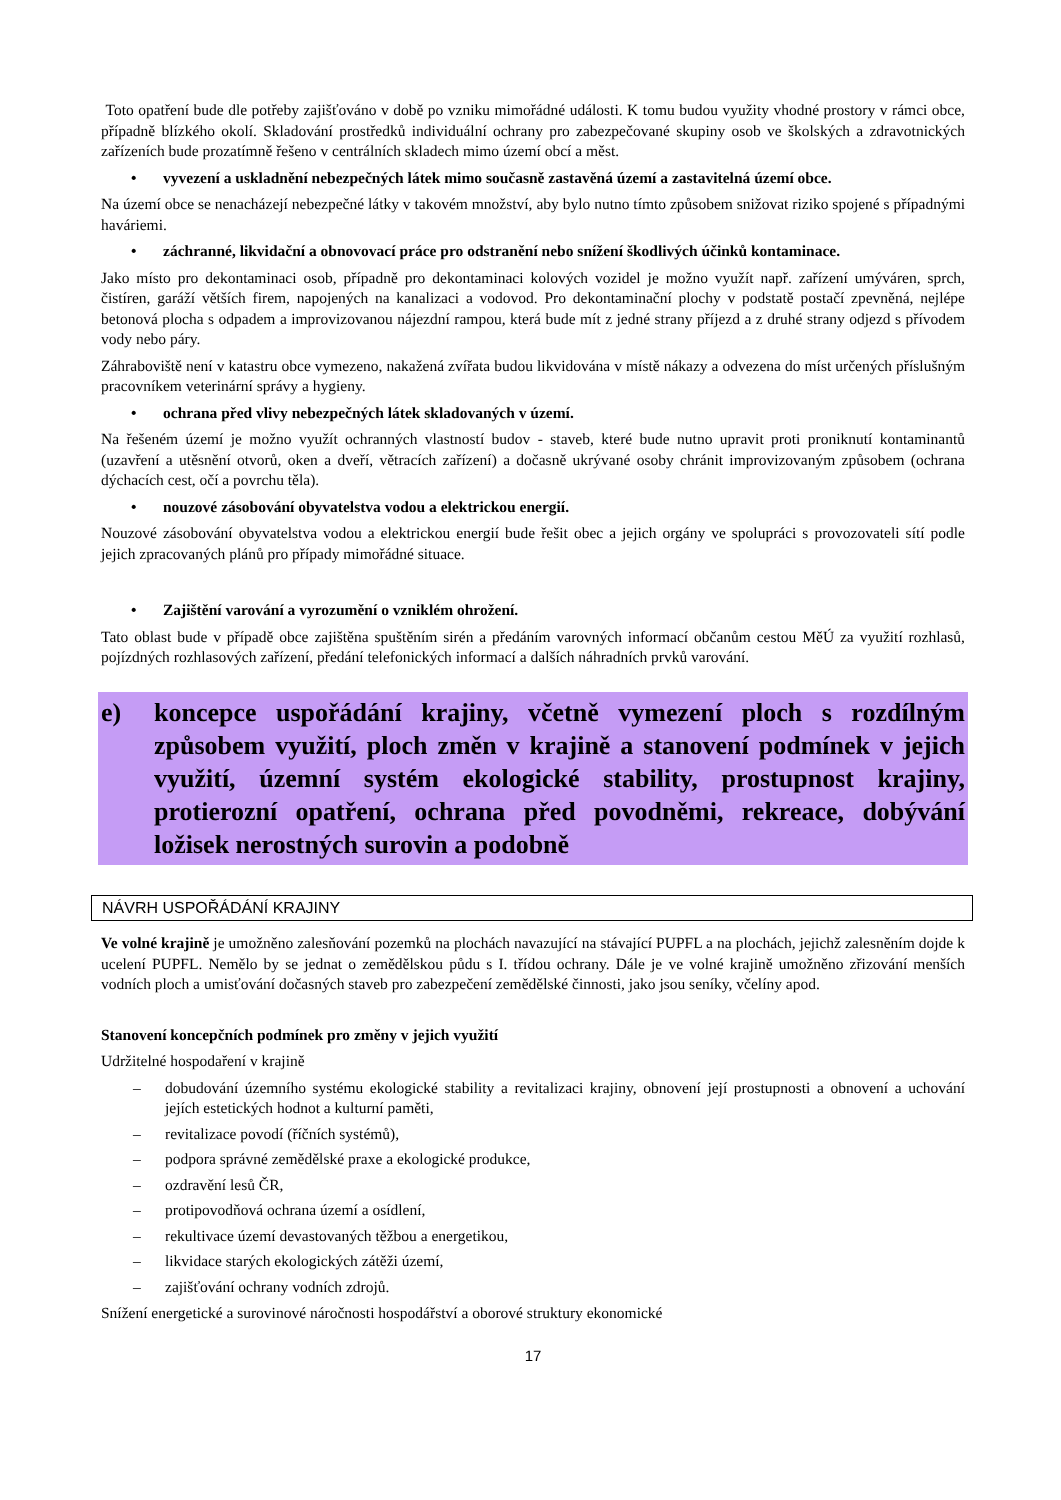Toto opatření bude dle potřeby zajišťováno v době po vzniku mimořádné události. K tomu budou využity vhodné prostory v rámci obce, případně blízkého okolí. Skladování prostředků individuální ochrany pro zabezpečované skupiny osob ve školských a zdravotnických zařízeních bude prozatímně řešeno v centrálních skladech mimo území obcí a měst.
• vyvezení a uskladnění nebezpečných látek mimo současně zastavěná území a zastavitelná území obce.
Na území obce se nenacházejí nebezpečné látky v takovém množství, aby bylo nutno tímto způsobem snižovat riziko spojené s případnými haváriemi.
• záchranné, likvidační a obnovovací práce pro odstranění nebo snížení škodlivých účinků kontaminace.
Jako místo pro dekontaminaci osob, případně pro dekontaminaci kolových vozidel je možno využít např. zařízení umýváren, sprch, čistíren, garáží větších firem, napojených na kanalizaci a vodovod. Pro dekontaminační plochy v podstatě postačí zpevněná, nejlépe betonová plocha s odpadem a improvizovanou nájezdní rampou, která bude mít z jedné strany příjezd a z druhé strany odjezd s přívodem vody nebo páry.
Záhraboviště není v katastru obce vymezeno, nakažená zvířata budou likvidována v místě nákazy a odvezena do míst určených příslušným pracovníkem veterinární správy a hygieny.
• ochrana před vlivy nebezpečných látek skladovaných v území.
Na řešeném území je možno využít ochranných vlastností budov - staveb, které bude nutno upravit proti proniknutí kontaminantů (uzavření a utěsnění otvorů, oken a dveří, větracích zařízení) a dočasně ukrývané osoby chránit improvizovaným způsobem (ochrana dýchacích cest, očí a povrchu těla).
• nouzové zásobování obyvatelstva vodou a elektrickou energií.
Nouzové zásobování obyvatelstva vodou a elektrickou energií bude řešit obec a jejich orgány ve spolupráci s provozovateli sítí podle jejich zpracovaných plánů pro případy mimořádné situace.
• Zajištění varování a vyrozumění o vzniklém ohrožení.
Tato oblast bude v případě obce zajištěna spuštěním sirén a předáním varovných informací občanům cestou MěÚ za využití rozhlasů, pojízdných rozhlasových zařízení, předání telefonických informací a dalších náhradních prvků varování.
e) koncepce uspořádání krajiny, včetně vymezení ploch s rozdílným způsobem využití, ploch změn v krajině a stanovení podmínek v jejich využití, územní systém ekologické stability, prostupnost krajiny, protierozní opatření, ochrana před povodněmi, rekreace, dobývání ložisek nerostných surovin a podobně
NÁVRH USPOŘÁDÁNÍ KRAJINY
Ve volné krajině je umožněno zalesňování pozemků na plochách navazující na stávající PUPFL a na plochách, jejichž zalesněním dojde k ucelení PUPFL. Nemělo by se jednat o zemědělskou půdu s I. třídou ochrany. Dále je ve volné krajině umožněno zřizování menších vodních ploch a umisťování dočasných staveb pro zabezpečení zemědělské činnosti, jako jsou seníky, včelíny apod.
Stanovení koncepčních podmínek pro změny v jejich využití
Udržitelné hospodaření v krajině
– dobudování územního systému ekologické stability a revitalizaci krajiny, obnovení její prostupnosti a obnovení a uchování jejích estetických hodnot a kulturní paměti,
– revitalizace povodí (říčních systémů),
– podpora správné zemědělské praxe a ekologické produkce,
– ozdravění lesů ČR,
– protipovodňová ochrana území a osídlení,
– rekultivace území devastovaných těžbou a energetikou,
– likvidace starých ekologických zátěži území,
– zajišťování ochrany vodních zdrojů.
Snížení energetické a surovinové náročnosti hospodářství a oborové struktury ekonomické
17